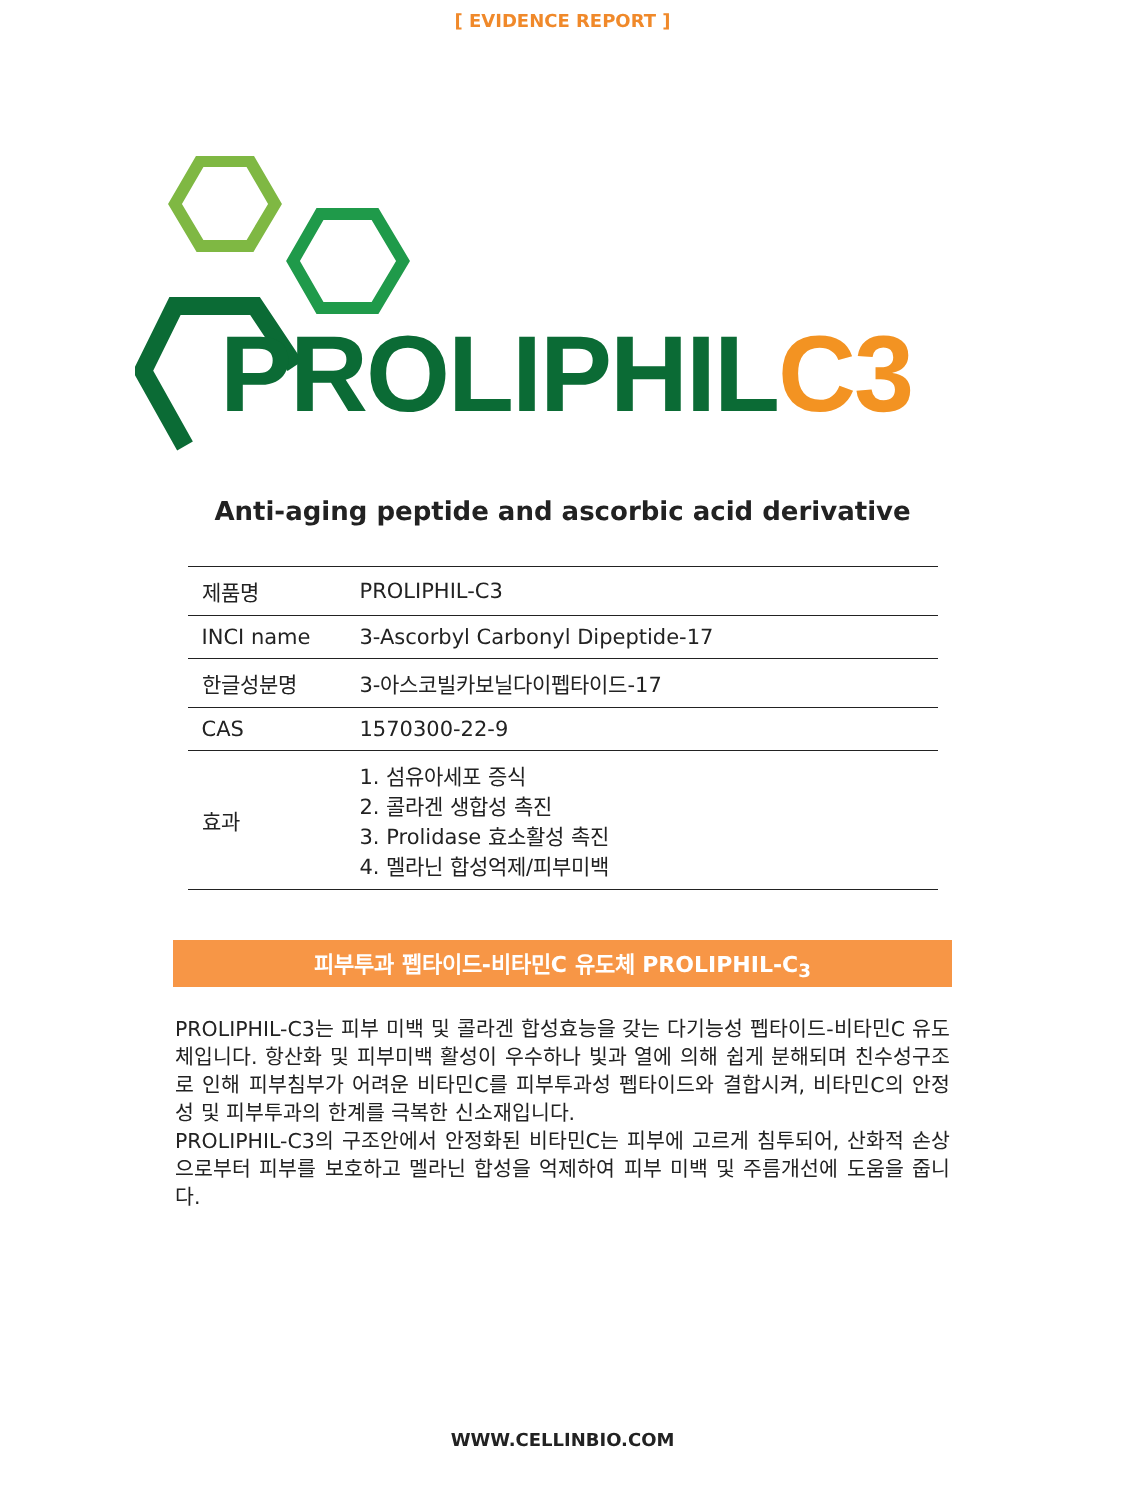[ EVIDENCE REPORT ]
PROLIPHILC3
Anti-aging peptide and ascorbic acid derivative
| 제품명 | PROLIPHIL-C3 |
| INCI name | 3-Ascorbyl Carbonyl Dipeptide-17 |
| 한글성분명 | 3-아스코빌카보닐다이펩타이드-17 |
| CAS | 1570300-22-9 |
| 효과 | 1. 섬유아세포 증식 2. 콜라겐 생합성 촉진 3. Prolidase 효소활성 촉진 4. 멜라닌 합성억제/피부미백 |
피부투과 펩타이드-비타민C 유도체 PROLIPHIL-C<sub>3</sub>
PROLIPHIL-C3는 피부 미백 및 콜라겐 합성효능을 갖는 다기능성 펩타이드-비타민C 유도체입니다. 항산화 및 피부미백 활성이 우수하나 빛과 열에 의해 쉽게 분해되며 친수성구조로 인해 피부침부가 어려운 비타민C를 피부투과성 펩타이드와 결합시켜, 비타민C의 안정성 및 피부투과의 한계를 극복한 신소재입니다.
PROLIPHIL-C3의 구조안에서 안정화된 비타민C는 피부에 고르게 침투되어, 산화적 손상으로부터 피부를 보호하고 멜라닌 합성을 억제하여 피부 미백 및 주름개선에 도움을 줍니다.
WWW.CELLINBIO.COM